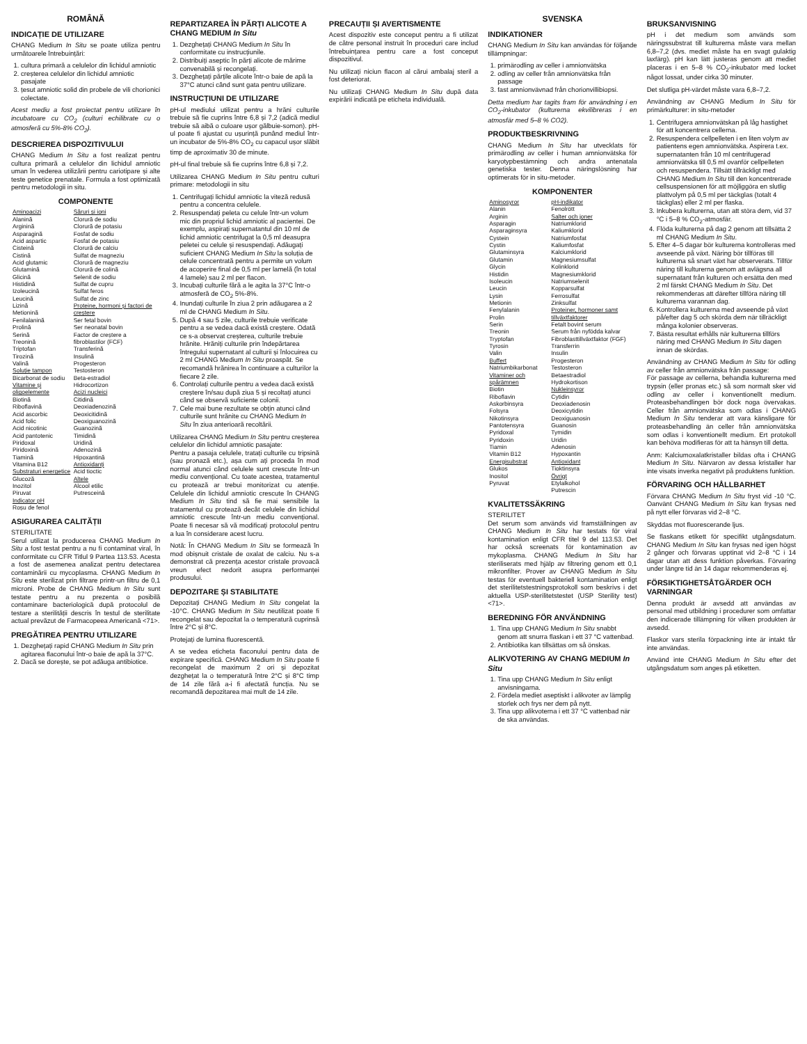ROMÂNĂ
INDICAȚIE DE UTILIZARE
CHANG Medium In Situ se poate utiliza pentru următoarele întrebuințări:
1. cultura primară a celulelor din lichidul amniotic
2. creșterea celulelor din lichidul amniotic pasajate
3. țesut amniotic solid din probele de vili chorionici colectate.
Acest mediu a fost proiectat pentru utilizare în incubatoare cu CO<sub>2</sub> (culturi echilibrate cu o atmosferă cu 5%-8% CO<sub>2</sub>).
DESCRIEREA DISPOZITIVULUI
CHANG Medium In Situ a fost realizat pentru cultura primară a celulelor din lichidul amniotic uman în vederea utilizării pentru cariotipare și alte teste genetice prenatale. Formula a fost optimizată pentru metodologii in situ.
COMPONENTE
| Aminoacizi Alanină Arginină Asparagină Acid aspartic Cisteină Cistină Acid glutamic Glutamină Glicină Histidină Izoleucină Leucină Lizină Metionină Fenilalanină Prolină Serină Treonină Triptofan Tirozină Valină Soluție tampon Bicarbonat de sodiu Vitamine și oligoelemente Biotină Riboflavină Acid ascorbic Acid folic Acid nicotinic Acid pantotenic Piridoxal Piridoxină Tiamină Vitamina B12 Substraturi energetice Glucoză Inozitol Piruvat Indicator pH Roșu de fenol | Săruri și ioni Clorură de sodiu Clorură de potasiu Fosfat de sodiu Fosfat de potasiu Clorură de calciu Sulfat de magneziu Clorură de magneziu Clorură de colină Selenit de sodiu Sulfat de cupru Sulfat feros Sulfat de zinc Proteine, hormoni și factori de creștere Ser fetal bovin Ser neonatal bovin Factor de creștere a fibroblastilor (FCF) Transferină Insulină Progesteron Testosteron Beta-estradiol Hidrocortizon Acizi nucleici Citidină Deoxiadenozină Deoxicitidină Deoxiguanozină Guanozină Timidină Uridină Adenozină Hipoxantină Antioxidanți Acid tioctic Altele Alcool etilic Putresceină |
ASIGURAREA CALITĂȚII
STERILITATE
Serul utilizat la producerea CHANG Medium In Situ a fost testat pentru a nu fi contaminat viral, în conformitate cu CFR Titlul 9 Partea 113.53. Acesta a fost de asemenea analizat pentru detectarea contaminării cu mycoplasma. CHANG Medium In Situ este sterilizat prin filtrare printr-un filtru de 0,1 microni. Probe de CHANG Medium In Situ sunt testate pentru a nu prezenta o posibilă contaminare bacteriologică după protocolul de testare a sterilității descris în testul de sterilitate actual prevăzut de Farmacopeea Americană <71>.
PREGĂTIREA PENTRU UTILIZARE
1. Dezghețați rapid CHANG Medium In Situ prin agitarea flaconului într-o baie de apă la 37°C.
2. Dacă se dorește, se pot adăuga antibiotice.
REPARTIZAREA ÎN PĂRȚI ALICOTE A CHANG MEDIUM In Situ
1. Dezghețați CHANG Medium In Situ în conformitate cu instrucțiunile.
2. Distribuiți aseptic în părți alicote de mărime convenabilă și recongelați.
3. Dezghețați părțile alicote într-o baie de apă la 37°C atunci când sunt gata pentru utilizare.
INSTRUCȚIUNI DE UTILIZARE
pH-ul mediului utilizat pentru a hrăni culturile trebuie să fie cuprins între 6,8 și 7,2 (adică mediul trebuie să aibă o culoare ușor gălbuie-somon). pH-ul poate fi ajustat cu ușurință punând mediul într-un incubator de 5%-8% CO<sub>2</sub> cu capacul ușor slăbit timp de aproximativ 30 de minute.
pH-ul final trebuie să fie cuprins între 6,8 și 7,2.
Utilizarea CHANG Medium In Situ pentru culturi primare: metodologii in situ
1. Centrifugați lichidul amniotic la viteză redusă pentru a concentra celulele.
2. Resuspendați peleta cu celule într-un volum mic din propriul lichid amniotic al pacientei. De exemplu, aspirați supernatantul din 10 ml de lichid amniotic centrifugat la 0,5 ml deasupra peletei cu celule și resuspendați. Adăugați suficient CHANG Medium In Situ la soluția de celule concentrată pentru a permite un volum de acoperire final de 0,5 ml per lamelă (în total 4 lamele) sau 2 ml per flacon.
3. Incubați culturile fără a le agita la 37°C într-o atmosferă de CO<sub>2</sub> 5%-8%.
4. Inundați culturile în ziua 2 prin adăugarea a 2 ml de CHANG Medium In Situ.
5. După 4 sau 5 zile, culturile trebuie verificate pentru a se vedea dacă există creștere. Odată ce s-a observat creșterea, culturile trebuie hrănite. Hrăniți culturile prin îndepărtarea întregului supernatant al culturii și înlocuirea cu 2 ml CHANG Medium In Situ proaspăt. Se recomandă hrănirea în continuare a culturilor la fiecare 2 zile.
6. Controlați culturile pentru a vedea dacă există creștere în/sau după ziua 5 și recoltați atunci când se observă suficiente colonii.
7. Cele mai bune rezultate se obțin atunci când culturile sunt hrănite cu CHANG Medium In Situ în ziua anterioară recoltării.
Utilizarea CHANG Medium In Situ pentru creșterea celulelor din lichidul amniotic pasajate:
Pentru a pasaja celulele, tratați culturile cu tripsină (sau pronază etc.), așa cum ați proceda în mod normal atunci când celulele sunt crescute într-un mediu convențional. Cu toate acestea, tratamentul cu protează ar trebui monitorizat cu atenție. Celulele din lichidul amniotic crescute în CHANG Medium In Situ tind să fie mai sensibile la tratamentul cu protează decât celulele din lichidul amniotic crescute într-un mediu convențional. Poate fi necesar să vă modificați protocolul pentru a lua în considerare acest lucru.
Notă: În CHANG Medium In Situ se formează în mod obișnuit cristale de oxalat de calciu. Nu s-a demonstrat că prezența acestor cristale provoacă vreun efect nedorit asupra performanței produsului.
DEPOZITARE ȘI STABILITATE
Depozitați CHANG Medium In Situ congelat la -10°C. CHANG Medium In Situ neutilizat poate fi recongelat sau depozitat la o temperatură cuprinsă între 2°C și 8°C.
Protejați de lumina fluorescentă.
A se vedea eticheta flaconului pentru data de expirare specifică. CHANG Medium In Situ poate fi recongelat de maximum 2 ori și depozitat dezghețat la o temperatură între 2°C și 8°C timp de 14 zile fără a-i fi afectată funcția. Nu se recomandă depozitarea mai mult de 14 zile.
PRECAUȚII ȘI AVERTISMENTE
Acest dispozitiv este conceput pentru a fi utilizat de către personal instruit în proceduri care includ întrebuințarea pentru care a fost conceput dispozitivul.
Nu utilizați niciun flacon al cărui ambalaj steril a fost deteriorat.
Nu utilizați CHANG Medium In Situ după data expirării indicată pe eticheta individuală.
SVENSKA
INDIKATIONER
CHANG Medium In Situ kan användas för följande tillämpningar:
1. primärodling av celler i amnionvätska
2. odling av celler från amnionvätska från passage
3. fast amnionvävnad från chorionvillibiopsi.
Detta medium har tagits fram för användning i en CO<sub>2</sub>-inkubator (kulturerna ekvilibreras i en atmosfär med 5–8 % CO2).
PRODUKTBESKRIVNING
CHANG Medium In Situ har utvecklats för primärodling av celler i human amnionvätska för karyotypbestämning och andra antenatala genetiska tester. Denna näringslösning har optimerats för in situ-metoder.
KOMPONENTER
| Aminosyror Alanin Arginin Asparagin Asparaginsyra Cystein Cystin Glutaminsyra Glutamin Glycin Histidin Isoleucin Leucin Lysin Metionin Fenylalanin Prolin Serin Treonin Tryptofan Tyrosin Valin Buffert Natriumbikarbonat Vitaminer och spårämnen Biotin Riboflavin Askorbinsyra Folsyra Nikotinsyra Pantotensyra Pyridoxal Pyridoxin Tiamin Vitamin B12 Energisubstrat Glukos Inositol Pyruvat | pH-indikator Fenolrött Salter och joner Natriumklorid Kaliumklorid Natriumfosfat Kaliumfosfat Kalciumklorid Magnesiumsulfat Kolinklorid Magnesiumklorid Natriumselenit Kopparsulfat Ferrosulfat Zinksulfat Proteiner, hormoner samt tillväxtfaktorer Fetalt bovint serum Serum från nyfödda kalvar Fibroblasttillväxtfaktor (FGF) Transferrin Insulin Progesteron Testosteron Betaestradiol Hydrokortison Nukleinsyror Cytidin Deoxiadenosin Deoxicytidin Deoxiguanosin Guanosin Tymidin Uridin Adenosin Hypoxantin Antioxidant Tioktinsyra Övrigt Etylalkohol Putrescin |
KVALITETSSÄKRING
STERILITET
Det serum som används vid framställningen av CHANG Medium In Situ har testats för viral kontamination enligt CFR titel 9 del 113.53. Det har också screenats för kontamination av mykoplasma. CHANG Medium In Situ har steriliserats med hjälp av filtrering genom ett 0,1 mikronfilter. Prover av CHANG Medium In Situ testas för eventuell bakteriell kontamination enligt det sterilitetstestningsprotokoll som beskrivs i det aktuella USP-sterilitetstestet (USP Sterility test) <71>.
BEREDNING FÖR ANVÄNDNING
1. Tina upp CHANG Medium In Situ snabbt genom att snurra flaskan i ett 37 °C vattenbad.
2. Antibiotika kan tillsättas om så önskas.
ALIKVOTERING AV CHANG MEDIUM In Situ
1. Tina upp CHANG Medium In Situ enligt anvisningarna.
2. Fördela mediet aseptiskt i alikvoter av lämplig storlek och frys ner dem på nytt.
3. Tina upp alikvoterna i ett 37 °C vattenbad när de ska användas.
BRUKSANVISNING
pH i det medium som används som näringssubstrat till kulturerna måste vara mellan 6,8–7,2 (dvs. mediet måste ha en svagt gulaktig laxfärg). pH kan lätt justeras genom att mediet placeras i en 5–8 % CO<sub>2</sub>-inkubator med locket något lossat, under cirka 30 minuter.
Det slutliga pH-värdet måste vara 6,8–7,2.
Användning av CHANG Medium In Situ för primärkulturer: in situ-metoder
1. Centrifugera amnionvätskan på låg hastighet för att koncentrera cellerna.
2. Resuspendera cellpelleten i en liten volym av patientens egen amnionvätska. Aspirera t.ex. supernatanten från 10 ml centrifugerad amnionvätska till 0,5 ml ovanför cellpelleten och resuspendera. Tillsätt tillräckligt med CHANG Medium In Situ till den koncentrerade cellsuspensionen för att möjliggöra en slutlig plattvolym på 0,5 ml per täckglas (totalt 4 täckglas) eller 2 ml per flaska.
3. Inkubera kulturerna, utan att störa dem, vid 37 °C i 5–8 % CO<sub>2</sub>-atmosfär.
4. Flöda kulturerna på dag 2 genom att tillsätta 2 ml CHANG Medium In Situ.
5. Efter 4–5 dagar bör kulturerna kontrolleras med avseende på växt. Näring bör tillföras till kulturerna så snart växt har observerats. Tillför näring till kulturerna genom att avlägsna all supernatant från kulturen och ersätta den med 2 ml färskt CHANG Medium In Situ. Det rekommenderas att därefter tillföra näring till kulturerna varannan dag.
6. Kontrollera kulturerna med avseende på växt på/efter dag 5 och skörda dem när tillräckligt många kolonier observeras.
7. Bästa resultat erhålls när kulturerna tillförs näring med CHANG Medium In Situ dagen innan de skördas.
Användning av CHANG Medium In Situ för odling av celler från amnionvätska från passage:
För passage av cellerna, behandla kulturerna med trypsin (eller pronas etc.) så som normalt sker vid odling av celler i konventionellt medium. Proteasbehandlingen bör dock noga övervakas. Celler från amnionvätska som odlas i CHANG Medium In Situ tenderar att vara känsligare för proteasbehandling än celler från amnionvätska som odlas i konventionellt medium. Ert protokoll kan behöva modifieras för att ta hänsyn till detta.
Anm: Kalciumoxalatkristaller bildas ofta i CHANG Medium In Situ. Närvaron av dessa kristaller har inte visats inverka negativt på produktens funktion.
FÖRVARING OCH HÅLLBARHET
Förvara CHANG Medium In Situ fryst vid -10 °C. Oanvänt CHANG Medium In Situ kan frysas ned på nytt eller förvaras vid 2–8 °C.
Skyddas mot fluorescerande ljus.
Se flaskans etikett för specifikt utgångsdatum. CHANG Medium In Situ kan frysas ned igen högst 2 gånger och förvaras upptinat vid 2–8 °C i 14 dagar utan att dess funktion påverkas. Förvaring under längre tid än 14 dagar rekommenderas ej.
FÖRSIKTIGHETSÅTGÄRDER OCH VARNINGAR
Denna produkt är avsedd att användas av personal med utbildning i procedurer som omfattar den indicerade tillämpning för vilken produkten är avsedd.
Flaskor vars sterila förpackning inte är intakt får inte användas.
Använd inte CHANG Medium In Situ efter det utgångsdatum som anges på etiketten.